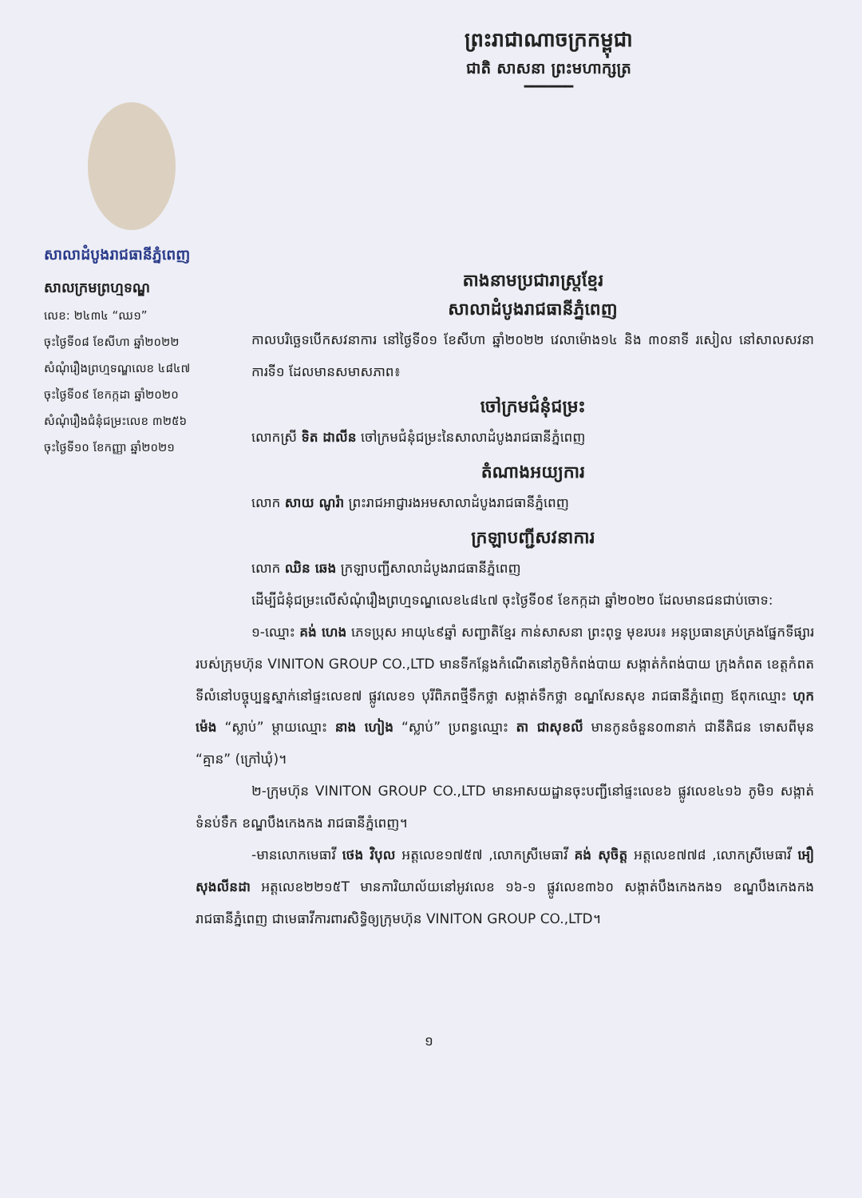ព្រះរាជាណាចក្រកម្ពុជា
ជាតិ សាសនា ព្រះមហាក្សត្រ
━━━━━━
សាលាដំបូងរាជធានីភ្នំពេញ
សាលក្រមព្រហ្មទណ្ឌ
លេខ: ២៤៣៤ “ឈ១”
ចុះថ្ងៃទី០៨ ខែសីហា ឆ្នាំ២០២២
សំណុំរឿងព្រហ្មទណ្ឌលេខ ៤៨៤៧
ចុះថ្ងៃទី០៩ ខែកក្កដា ឆ្នាំ២០២០
សំណុំរឿងជំនុំជម្រះលេខ ៣២៥៦
ចុះថ្ងៃទី១០ ខែកញ្ញា ឆ្នាំ២០២១
តាងនាមប្រជារាស្ត្រខ្មែរ
សាលាដំបូងរាជធានីភ្នំពេញ
កាលបរិច្ឆេទបើកសវនាការ នៅថ្ងៃទី០១ ខែសីហា ឆ្នាំ២០២២ វេលាម៉ោង១៤ និង ៣០នាទី រសៀល នៅសាលសវនាការទី១ ដែលមានសមាសភាព៖
ចៅក្រមជំនុំជម្រះ
លោកស្រី ទិត ដាលីន ចៅក្រមជំនុំជម្រះនៃសាលាដំបូងរាជធានីភ្នំពេញ
តំណាងអយ្យការ
លោក សាយ ណូរ៉ា ព្រះរាជអាជ្ញារងអមសាលាដំបូងរាជធានីភ្នំពេញ
ក្រឡាបញ្ជីសវនាការ
លោក ឈិន ឆេង ក្រឡាបញ្ជីសាលាដំបូងរាជធានីភ្នំពេញ
ដើម្បីជំនុំជម្រះលើសំណុំរឿងព្រហ្មទណ្ឌលេខ៤៨៤៧ ចុះថ្ងៃទី០៩ ខែកក្កដា ឆ្នាំ២០២០ ដែលមានជនជាប់ចោទ:
១-ឈ្មោះ គង់ ហេង ភេទប្រុស អាយុ៤៩ឆ្នាំ សញ្ជាតិខ្មែរ កាន់សាសនា ព្រះពុទ្ធ មុខរបរ៖ អនុប្រធានគ្រប់គ្រងផ្នែកទីផ្សាររបស់ក្រុមហ៊ុន VINITON GROUP CO.,LTD មានទីកន្លែងកំណើតនៅភូមិកំពង់បាយ សង្កាត់កំពង់បាយ ក្រុងកំពត ខេត្តកំពត ទីលំនៅបច្ចុប្បន្នស្នាក់នៅផ្ទះលេខ៧ ផ្លូវលេខ១ បុរីពិភពថ្មីទឹកថ្លា សង្កាត់ទឹកថ្លា ខណ្ឌសែនសុខ រាជធានីភ្នំពេញ ឪពុកឈ្មោះ ហុក ម៉េង “ស្លាប់” ម្តាយឈ្មោះ នាង ហៀង “ស្លាប់” ប្រពន្ធឈ្មោះ តា ជាសុខលី មានកូនចំនួន០៣នាក់ ជានីតិជន ទោសពីមុន “គ្មាន” (ក្រៅឃុំ)។
២-ក្រុមហ៊ុន VINITON GROUP CO.,LTD មានអាសយដ្ឋានចុះបញ្ជីនៅផ្ទះលេខ៦ ផ្លូវលេខ៤១៦ ភូមិ១ សង្កាត់ទំនប់ទឹក ខណ្ឌបឹងកេងកង រាជធានីភ្នំពេញ។
-មានលោកមេធាវី ថេង វិបុល អត្តលេខ១៧៥៧ ,លោកស្រីមេធាវី គង់ សុចិត្ត អត្តលេខ៧៧៨ ,លោកស្រីមេធាវី អឿ សុងលីនដា អត្តលេខ២២១៥T មានការិយាល័យនៅអូវលេខ ១៦-១ ផ្លូវលេខ៣៦០ សង្កាត់បឹងកេងកង១ ខណ្ឌបឹងកេងកង រាជធានីភ្នំពេញ ជាមេធាវីការពារសិទ្ធិឲ្យក្រុមហ៊ុន VINITON GROUP CO.,LTD។
១